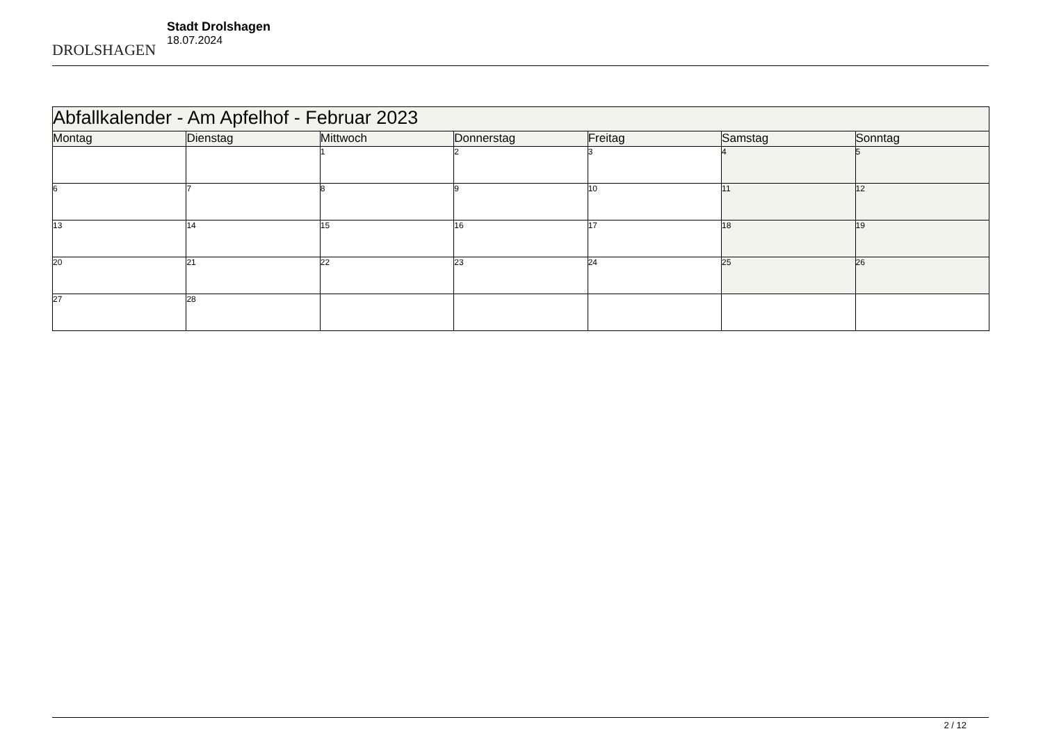DROLSHAGEN
Stadt Drolshagen
18.07.2024
| Abfallkalender - Am Apfelhof - Februar 2023 | | | | | | |
| Montag | Dienstag | Mittwoch | Donnerstag | Freitag | Samstag | Sonntag |
| | | 1 | 2 | 3 | 4 | 5 |
| 6 | 7 | 8 | 9 | 10 | 11 | 12 |
| 13 | 14 | 15 | 16 | 17 | 18 | 19 |
| 20 | 21 | 22 | 23 | 24 | 25 | 26 |
| 27 | 28 | | | | | |
2 / 12